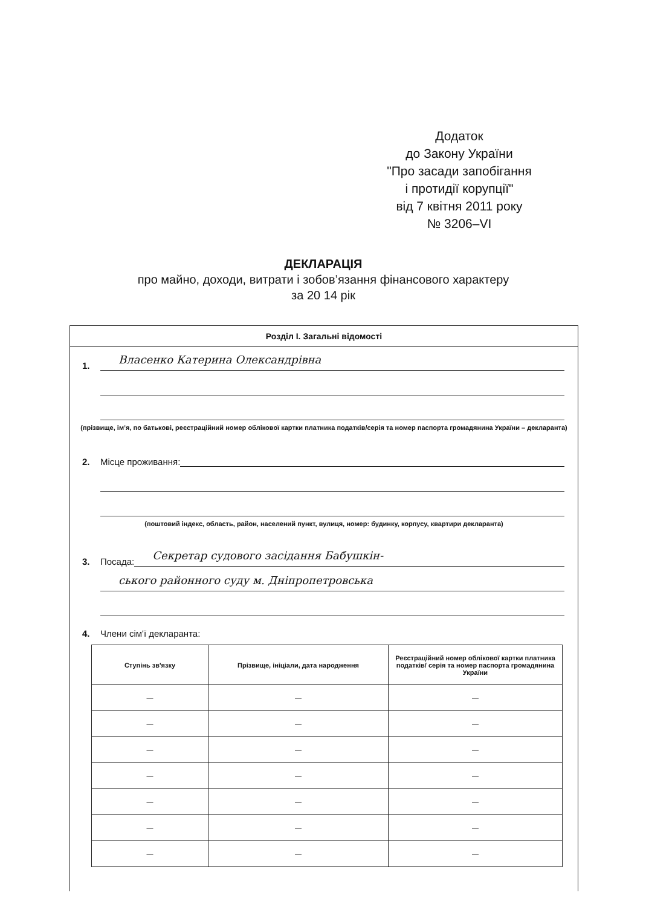Додаток
до Закону України
"Про засади запобігання
і протидії корупції"
від 7 квітня 2011 року
№ 3206–VI
ДЕКЛАРАЦІЯ
про майно, доходи, витрати і зобов’язання фінансового характеру
за 20 14 рік
Розділ I. Загальні відомості
1. Власенко Катерина Олександрівна
(прізвище, ім’я, по батькові, реєстраційний номер облікової картки платника податків/серія та номер паспорта громадянина України – декларанта)
2. Місце проживання:
(поштовий індекс, область, район, населений пункт, вулиця, номер: будинку, корпусу, квартири декларанта)
3. Посада: Секретар судового засідання Бабушкін-
ського районного суду м. Дніпропетровська
4. Члени сім'ї декларанта:
| Ступінь зв'язку | Прізвище, ініціали, дата народження | Реєстраційний номер облікової картки платника податків/ серія та номер паспорта громадянина України |
| --- | --- | --- |
| — | — | — |
| — | — | — |
| — | — | — |
| — | — | — |
| — | — | — |
| — | — | — |
| — | — | — |